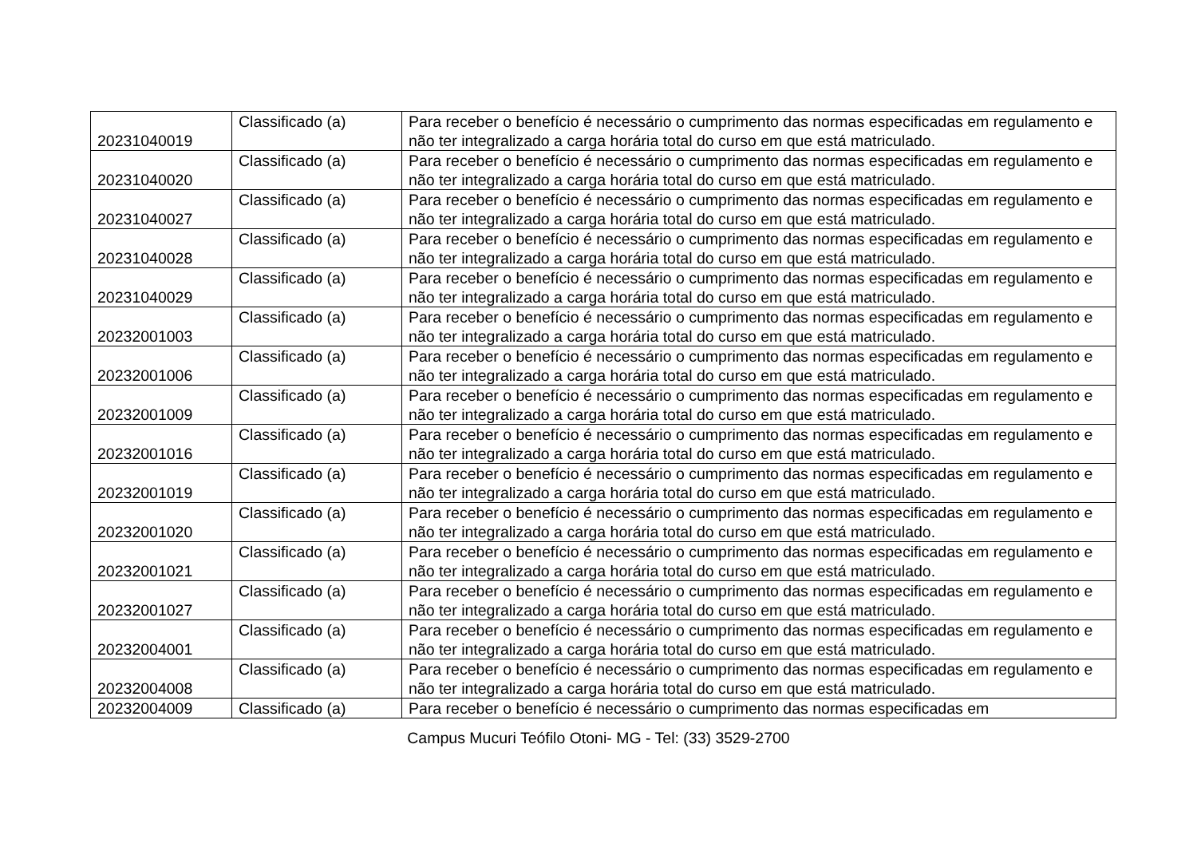| 20231040019 | Classificado (a) | Para receber o benefício é necessário o cumprimento das normas especificadas em regulamento e não ter integralizado a carga horária total do curso em que está matriculado. |
| 20231040020 | Classificado (a) | Para receber o benefício é necessário o cumprimento das normas especificadas em regulamento e não ter integralizado a carga horária total do curso em que está matriculado. |
| 20231040027 | Classificado (a) | Para receber o benefício é necessário o cumprimento das normas especificadas em regulamento e não ter integralizado a carga horária total do curso em que está matriculado. |
| 20231040028 | Classificado (a) | Para receber o benefício é necessário o cumprimento das normas especificadas em regulamento e não ter integralizado a carga horária total do curso em que está matriculado. |
| 20231040029 | Classificado (a) | Para receber o benefício é necessário o cumprimento das normas especificadas em regulamento e não ter integralizado a carga horária total do curso em que está matriculado. |
| 20232001003 | Classificado (a) | Para receber o benefício é necessário o cumprimento das normas especificadas em regulamento e não ter integralizado a carga horária total do curso em que está matriculado. |
| 20232001006 | Classificado (a) | Para receber o benefício é necessário o cumprimento das normas especificadas em regulamento e não ter integralizado a carga horária total do curso em que está matriculado. |
| 20232001009 | Classificado (a) | Para receber o benefício é necessário o cumprimento das normas especificadas em regulamento e não ter integralizado a carga horária total do curso em que está matriculado. |
| 20232001016 | Classificado (a) | Para receber o benefício é necessário o cumprimento das normas especificadas em regulamento e não ter integralizado a carga horária total do curso em que está matriculado. |
| 20232001019 | Classificado (a) | Para receber o benefício é necessário o cumprimento das normas especificadas em regulamento e não ter integralizado a carga horária total do curso em que está matriculado. |
| 20232001020 | Classificado (a) | Para receber o benefício é necessário o cumprimento das normas especificadas em regulamento e não ter integralizado a carga horária total do curso em que está matriculado. |
| 20232001021 | Classificado (a) | Para receber o benefício é necessário o cumprimento das normas especificadas em regulamento e não ter integralizado a carga horária total do curso em que está matriculado. |
| 20232001027 | Classificado (a) | Para receber o benefício é necessário o cumprimento das normas especificadas em regulamento e não ter integralizado a carga horária total do curso em que está matriculado. |
| 20232004001 | Classificado (a) | Para receber o benefício é necessário o cumprimento das normas especificadas em regulamento e não ter integralizado a carga horária total do curso em que está matriculado. |
| 20232004008 | Classificado (a) | Para receber o benefício é necessário o cumprimento das normas especificadas em regulamento e não ter integralizado a carga horária total do curso em que está matriculado. |
| 20232004009 | Classificado (a) | Para receber o benefício é necessário o cumprimento das normas especificadas em |
Campus Mucuri Teófilo Otoni- MG - Tel: (33) 3529-2700